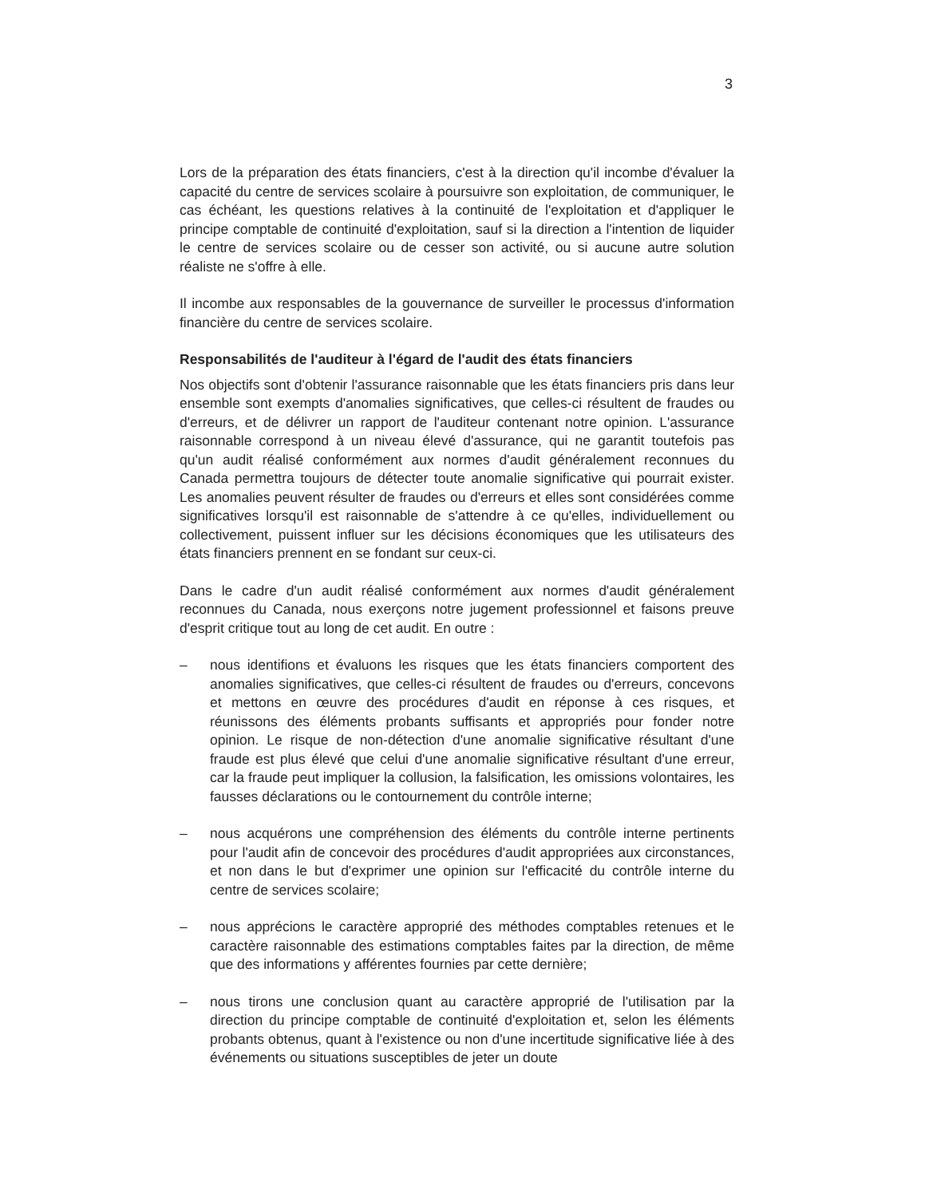3
Lors de la préparation des états financiers, c'est à la direction qu'il incombe d'évaluer la capacité du centre de services scolaire à poursuivre son exploitation, de communiquer, le cas échéant, les questions relatives à la continuité de l'exploitation et d'appliquer le principe comptable de continuité d'exploitation, sauf si la direction a l'intention de liquider le centre de services scolaire ou de cesser son activité, ou si aucune autre solution réaliste ne s'offre à elle.
Il incombe aux responsables de la gouvernance de surveiller le processus d'information financière du centre de services scolaire.
Responsabilités de l'auditeur à l'égard de l'audit des états financiers
Nos objectifs sont d'obtenir l'assurance raisonnable que les états financiers pris dans leur ensemble sont exempts d'anomalies significatives, que celles-ci résultent de fraudes ou d'erreurs, et de délivrer un rapport de l'auditeur contenant notre opinion. L'assurance raisonnable correspond à un niveau élevé d'assurance, qui ne garantit toutefois pas qu'un audit réalisé conformément aux normes d'audit généralement reconnues du Canada permettra toujours de détecter toute anomalie significative qui pourrait exister. Les anomalies peuvent résulter de fraudes ou d'erreurs et elles sont considérées comme significatives lorsqu'il est raisonnable de s'attendre à ce qu'elles, individuellement ou collectivement, puissent influer sur les décisions économiques que les utilisateurs des états financiers prennent en se fondant sur ceux-ci.
Dans le cadre d'un audit réalisé conformément aux normes d'audit généralement reconnues du Canada, nous exerçons notre jugement professionnel et faisons preuve d'esprit critique tout au long de cet audit. En outre :
– nous identifions et évaluons les risques que les états financiers comportent des anomalies significatives, que celles-ci résultent de fraudes ou d'erreurs, concevons et mettons en œuvre des procédures d'audit en réponse à ces risques, et réunissons des éléments probants suffisants et appropriés pour fonder notre opinion. Le risque de non-détection d'une anomalie significative résultant d'une fraude est plus élevé que celui d'une anomalie significative résultant d'une erreur, car la fraude peut impliquer la collusion, la falsification, les omissions volontaires, les fausses déclarations ou le contournement du contrôle interne;
– nous acquérons une compréhension des éléments du contrôle interne pertinents pour l'audit afin de concevoir des procédures d'audit appropriées aux circonstances, et non dans le but d'exprimer une opinion sur l'efficacité du contrôle interne du centre de services scolaire;
– nous apprécions le caractère approprié des méthodes comptables retenues et le caractère raisonnable des estimations comptables faites par la direction, de même que des informations y afférentes fournies par cette dernière;
– nous tirons une conclusion quant au caractère approprié de l'utilisation par la direction du principe comptable de continuité d'exploitation et, selon les éléments probants obtenus, quant à l'existence ou non d'une incertitude significative liée à des événements ou situations susceptibles de jeter un doute